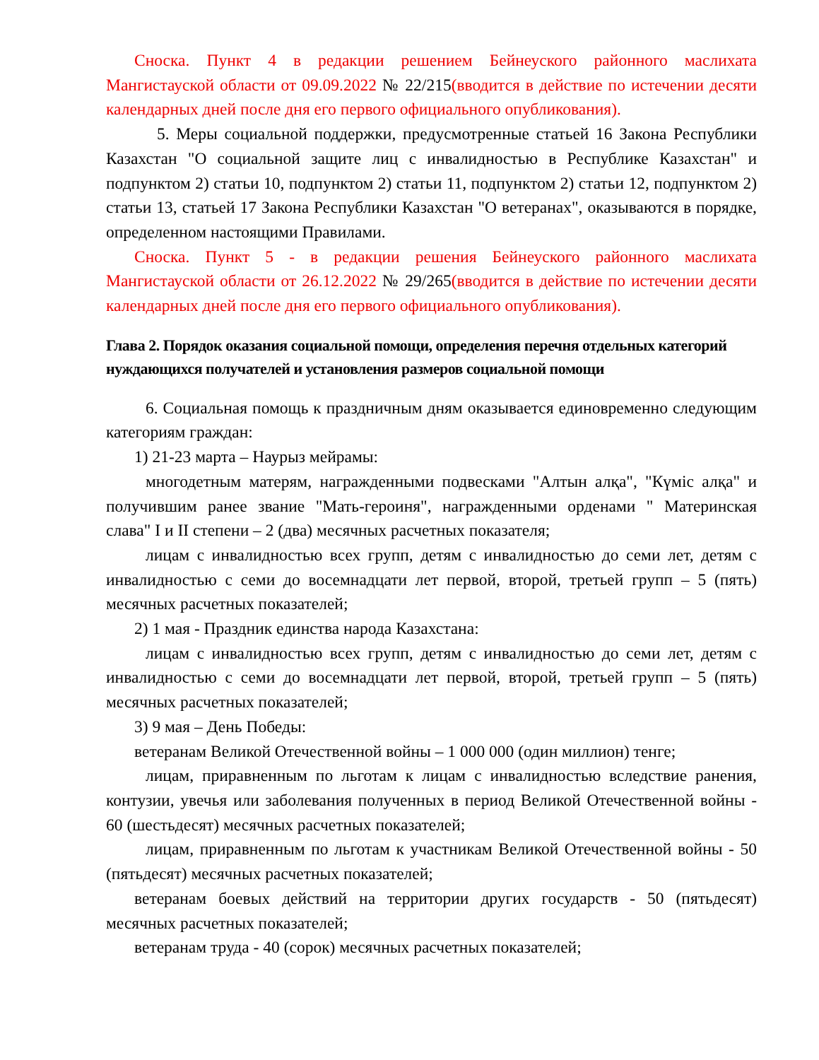Сноска. Пункт 4 в редакции решением Бейнеуского районного маслихата Мангистауской области от 09.09.2022 № 22/215(вводится в действие по истечении десяти календарных дней после дня его первого официального опубликования).
5. Меры социальной поддержки, предусмотренные статьей 16 Закона Республики Казахстан "О социальной защите лиц с инвалидностью в Республике Казахстан" и подпунктом 2) статьи 10, подпунктом 2) статьи 11, подпунктом 2) статьи 12, подпунктом 2) статьи 13, статьей 17 Закона Республики Казахстан "О ветеранах", оказываются в порядке, определенном настоящими Правилами.
Сноска. Пункт 5 - в редакции решения Бейнеуского районного маслихата Мангистауской области от 26.12.2022 № 29/265(вводится в действие по истечении десяти календарных дней после дня его первого официального опубликования).
Глава 2. Порядок оказания социальной помощи, определения перечня отдельных категорий нуждающихся получателей и установления размеров социальной помощи
6. Социальная помощь к праздничным дням оказывается единовременно следующим категориям граждан:
1) 21-23 марта – Наурыз мейрамы:
многодетным матерям, награжденными подвесками "Алтын алқа", "Күміс алқа" и получившим ранее звание "Мать-героиня", награжденными орденами " Материнская слава" I и II степени – 2 (два) месячных расчетных показателя;
лицам с инвалидностью всех групп, детям с инвалидностью до семи лет, детям с инвалидностью с семи до восемнадцати лет первой, второй, третьей групп – 5 (пять) месячных расчетных показателей;
2) 1 мая - Праздник единства народа Казахстана:
лицам с инвалидностью всех групп, детям с инвалидностью до семи лет, детям с инвалидностью с семи до восемнадцати лет первой, второй, третьей групп – 5 (пять) месячных расчетных показателей;
3) 9 мая – День Победы:
ветеранам Великой Отечественной войны – 1 000 000 (один миллион) тенге;
лицам, приравненным по льготам к лицам с инвалидностью вследствие ранения, контузии, увечья или заболевания полученных в период Великой Отечественной войны - 60 (шестьдесят) месячных расчетных показателей;
лицам, приравненным по льготам к участникам Великой Отечественной войны - 50 (пятьдесят) месячных расчетных показателей;
ветеранам боевых действий на территории других государств - 50 (пятьдесят) месячных расчетных показателей;
ветеранам труда - 40 (сорок) месячных расчетных показателей;